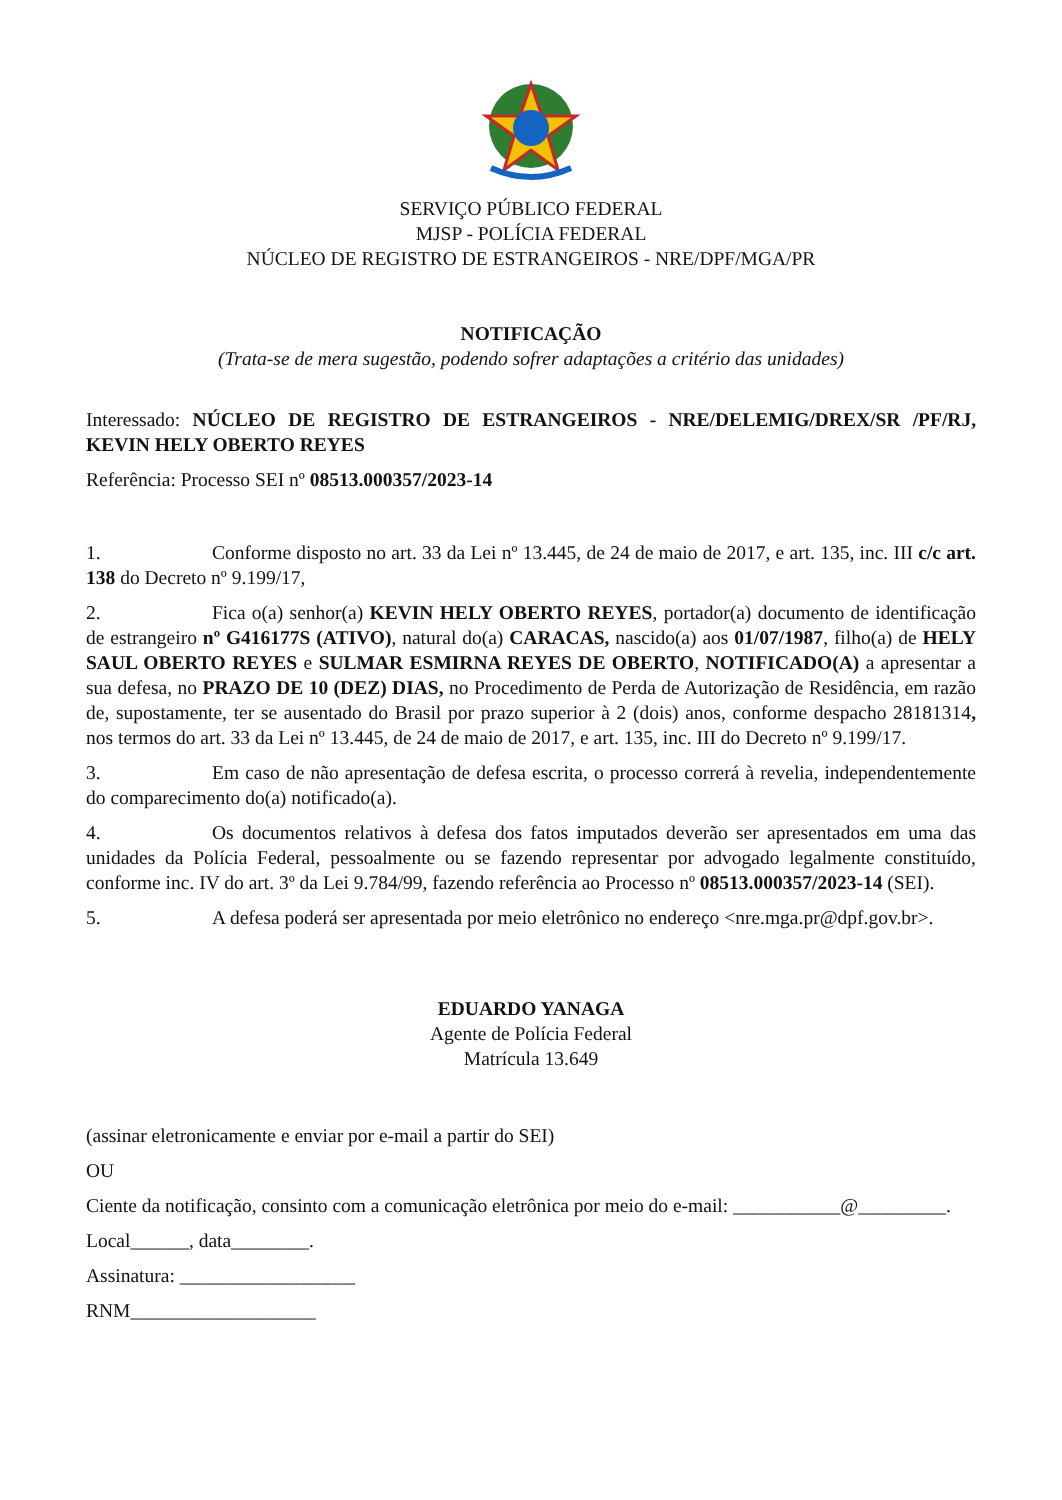SERVIÇO PÚBLICO FEDERAL
MJSP - POLÍCIA FEDERAL
NÚCLEO DE REGISTRO DE ESTRANGEIROS - NRE/DPF/MGA/PR
NOTIFICAÇÃO
(Trata-se de mera sugestão, podendo sofrer adaptações a critério das unidades)
Interessado: NÚCLEO DE REGISTRO DE ESTRANGEIROS - NRE/DELEMIG/DREX/SR /PF/RJ, KEVIN HELY OBERTO REYES
Referência: Processo SEI nº 08513.000357/2023-14
1. Conforme disposto no art. 33 da Lei nº 13.445, de 24 de maio de 2017, e art. 135, inc. III c/c art. 138 do Decreto nº 9.199/17,
2. Fica o(a) senhor(a) KEVIN HELY OBERTO REYES, portador(a) documento de identificação de estrangeiro nº G416177S (ATIVO), natural do(a) CARACAS, nascido(a) aos 01/07/1987, filho(a) de HELY SAUL OBERTO REYES e SULMAR ESMIRNA REYES DE OBERTO, NOTIFICADO(A) a apresentar a sua defesa, no PRAZO DE 10 (DEZ) DIAS, no Procedimento de Perda de Autorização de Residência, em razão de, supostamente, ter se ausentado do Brasil por prazo superior à 2 (dois) anos, conforme despacho 28181314, nos termos do art. 33 da Lei nº 13.445, de 24 de maio de 2017, e art. 135, inc. III do Decreto nº 9.199/17.
3. Em caso de não apresentação de defesa escrita, o processo correrá à revelia, independentemente do comparecimento do(a) notificado(a).
4. Os documentos relativos à defesa dos fatos imputados deverão ser apresentados em uma das unidades da Polícia Federal, pessoalmente ou se fazendo representar por advogado legalmente constituído, conforme inc. IV do art. 3º da Lei 9.784/99, fazendo referência ao Processo nº 08513.000357/2023-14 (SEI).
5. A defesa poderá ser apresentada por meio eletrônico no endereço <nre.mga.pr@dpf.gov.br>.
EDUARDO YANAGA
Agente de Polícia Federal
Matrícula 13.649
(assinar eletronicamente e enviar por e-mail a partir do SEI)
OU
Ciente da notificação, consinto com a comunicação eletrônica por meio do e-mail: ___________@_________.
Local______, data________.
Assinatura: __________________
RNM___________________